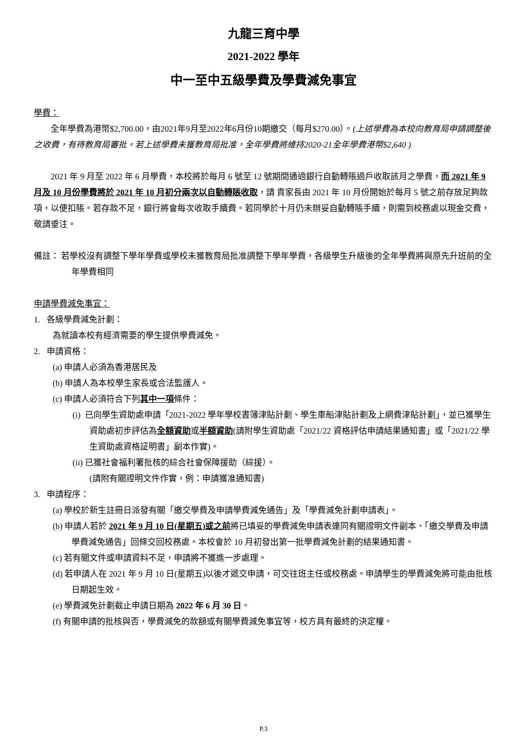九龍三育中學
2021-2022 學年
中一至中五級學費及學費減免事宜
學費：
全年學費為港幣$2,700.00，由2021年9月至2022年6月份10期繳交（每月$270.00）。(上述學費為本校向教育局申請調整後之收費，有待教育局審批。若上述學費未獲教育局批准，全年學費將維持2020-21全年學費港幣$2,640 )
2021 年 9 月至 2022 年 6 月學費，本校將於每月 6 號至 12 號期間通過銀行自動轉賬過戶收取該月之學費，而 2021 年 9 月及 10 月份學費將於 2021 年 10 月初分兩次以自動轉賬收取，請 貴家長由 2021 年 10 月份開始於每月 5 號之前存放足夠款項，以便扣賬。若存款不足，銀行將會每次收取手續費。若同學於十月仍未辦妥自動轉賬手續，則需到校務處以現金交費，敬請垂注。
備註： 若學校沒有調整下學年學費或學校未獲教育局批准調整下學年學費，各級學生升級後的全年學費將與原先升班前的全年學費相同
申請學費減免事宜：
1. 各級學費減免計劃：
為就讀本校有經濟需要的學生提供學費減免。
2. 申請資格：
(a) 申請人必須為香港居民及
(b) 申請人為本校學生家長或合法監護人。
(c) 申請人必須符合下列其中一項條件：
(i) 已向學生資助處申請「2021-2022 學年學校書簿津貼計劃、學生車船津貼計劃及上網費津貼計劃」，並已獲學生資助處初步評估為全額資助或半額資助(請附學生資助處「2021/22 資格評估申請結果通知書」或「2021/22 學生資助處資格証明書」副本作實)。
(ii) 已獲社會福利署批核的綜合社會保障援助（綜援）。
(請附有關證明文件作實，例：申請獲准通知書)
3. 申請程序：
(a) 學校於新生註冊日派發有關「繳交學費及申請學費減免通告」及「學費減免計劃申請表」。
(b) 申請人若於 2021 年 9 月 10 日(星期五)或之前將已填妥的學費減免申請表連同有關證明文件副本、「繳交學費及申請學費減免通告」回條交回校務處。本校會於 10 月初發出第一批學費減免計劃的結果通知書。
(c) 若有關文件或申請資料不足，申請將不獲進一步處理。
(d) 若申請人在 2021 年 9 月 10 日(星期五)以後才遞交申請，可交往班主任或校務處。申請學生的學費減免將可能由批核日期起生效。
(e) 學費減免計劃截止申請日期為 2022 年 6 月 30 日。
(f) 有關申請的批核與否，學費減免的款額或有關學費減免事宜等，校方具有最終的決定權。
P.3